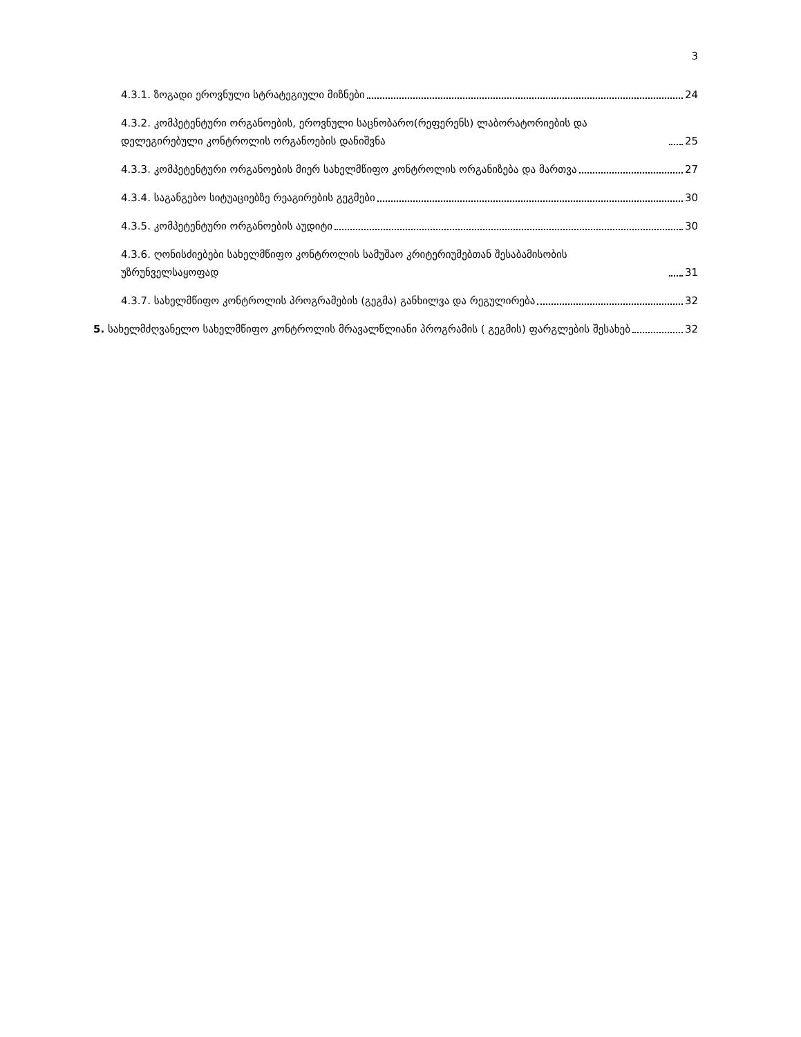3
4.3.1. ზოგადი ეროვნული სტრატეგიული მიზნები 24
4.3.2. კომპეტენტური ორგანოების, ეროვნული საცნობარო(რეფერენს) ლაბორატორიების და დელეგირებული კონტროლის ორგანოების დანიშვნა 25
4.3.3. კომპეტენტური ორგანოების მიერ სახელმწიფო კონტროლის ორგანიზება და მართვა 27
4.3.4. საგანგებო სიტუაციებზე რეაგირების გეგმები 30
4.3.5. კომპეტენტური ორგანოების აუდიტი 30
4.3.6. ღონისძიებები სახელმწიფო კონტროლის სამუშაო კრიტერიუმებთან შესაბამისობის უზრუნველსაყოფად 31
4.3.7. სახელმწიფო კონტროლის პროგრამების (გეგმა) განხილვა და რეგულირება 32
5. სახელმძღვანელო სახელმწიფო კონტროლის მრავალწლიანი პროგრამის ( გეგმის) ფარგლების შესახებ 32